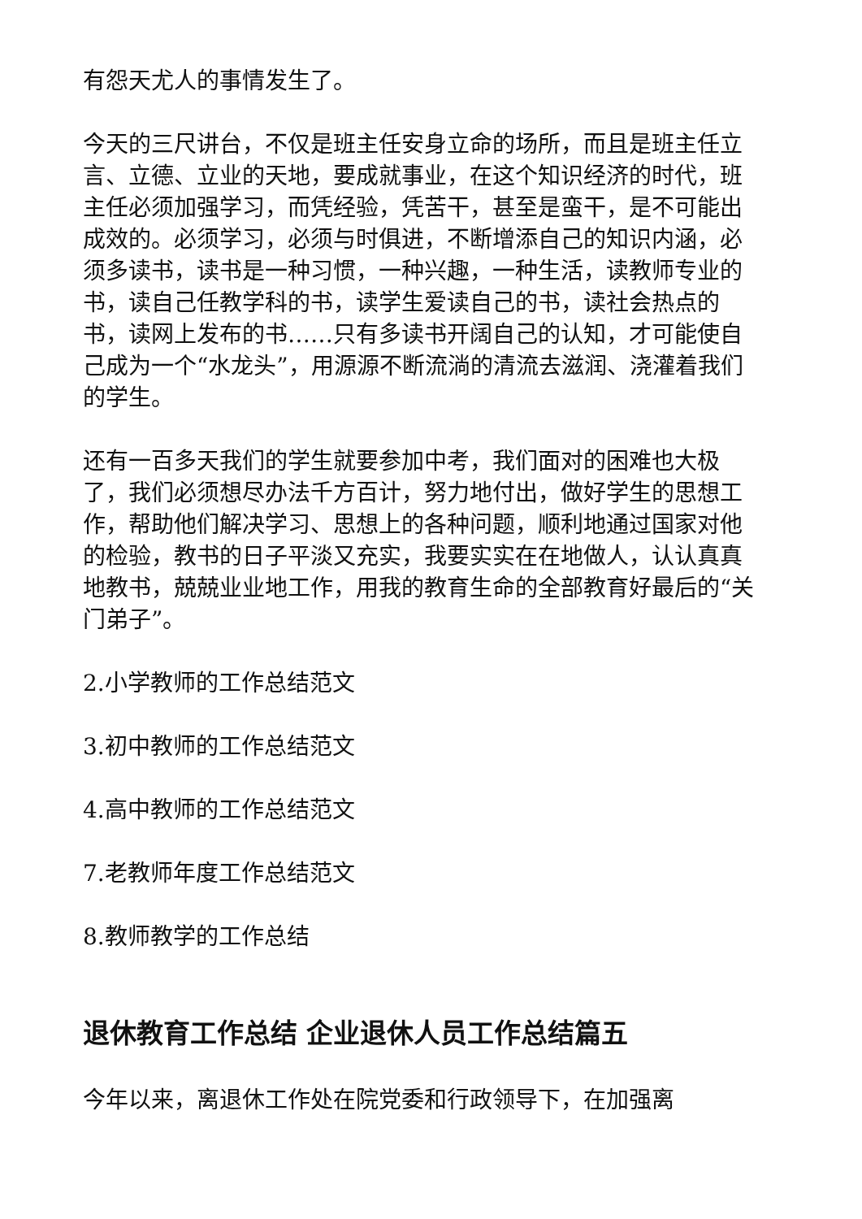有怨天尤人的事情发生了。
今天的三尺讲台，不仅是班主任安身立命的场所，而且是班主任立言、立德、立业的天地，要成就事业，在这个知识经济的时代，班主任必须加强学习，而凭经验，凭苦干，甚至是蛮干，是不可能出成效的。必须学习，必须与时俱进，不断增添自己的知识内涵，必须多读书，读书是一种习惯，一种兴趣，一种生活，读教师专业的书，读自己任教学科的书，读学生爱读自己的书，读社会热点的书，读网上发布的书……只有多读书开阔自己的认知，才可能使自己成为一个“水龙头”，用源源不断流淌的清流去滋润、浇灌着我们的学生。
还有一百多天我们的学生就要参加中考，我们面对的困难也大极了，我们必须想尽办法千方百计，努力地付出，做好学生的思想工作，帮助他们解决学习、思想上的各种问题，顺利地通过国家对他的检验，教书的日子平淡又充实，我要实实在在地做人，认认真真地教书，兢兢业业地工作，用我的教育生命的全部教育好最后的“关门弟子”。
2.小学教师的工作总结范文
3.初中教师的工作总结范文
4.高中教师的工作总结范文
7.老教师年度工作总结范文
8.教师教学的工作总结
退休教育工作总结 企业退休人员工作总结篇五
今年以来，离退休工作处在院党委和行政领导下，在加强离